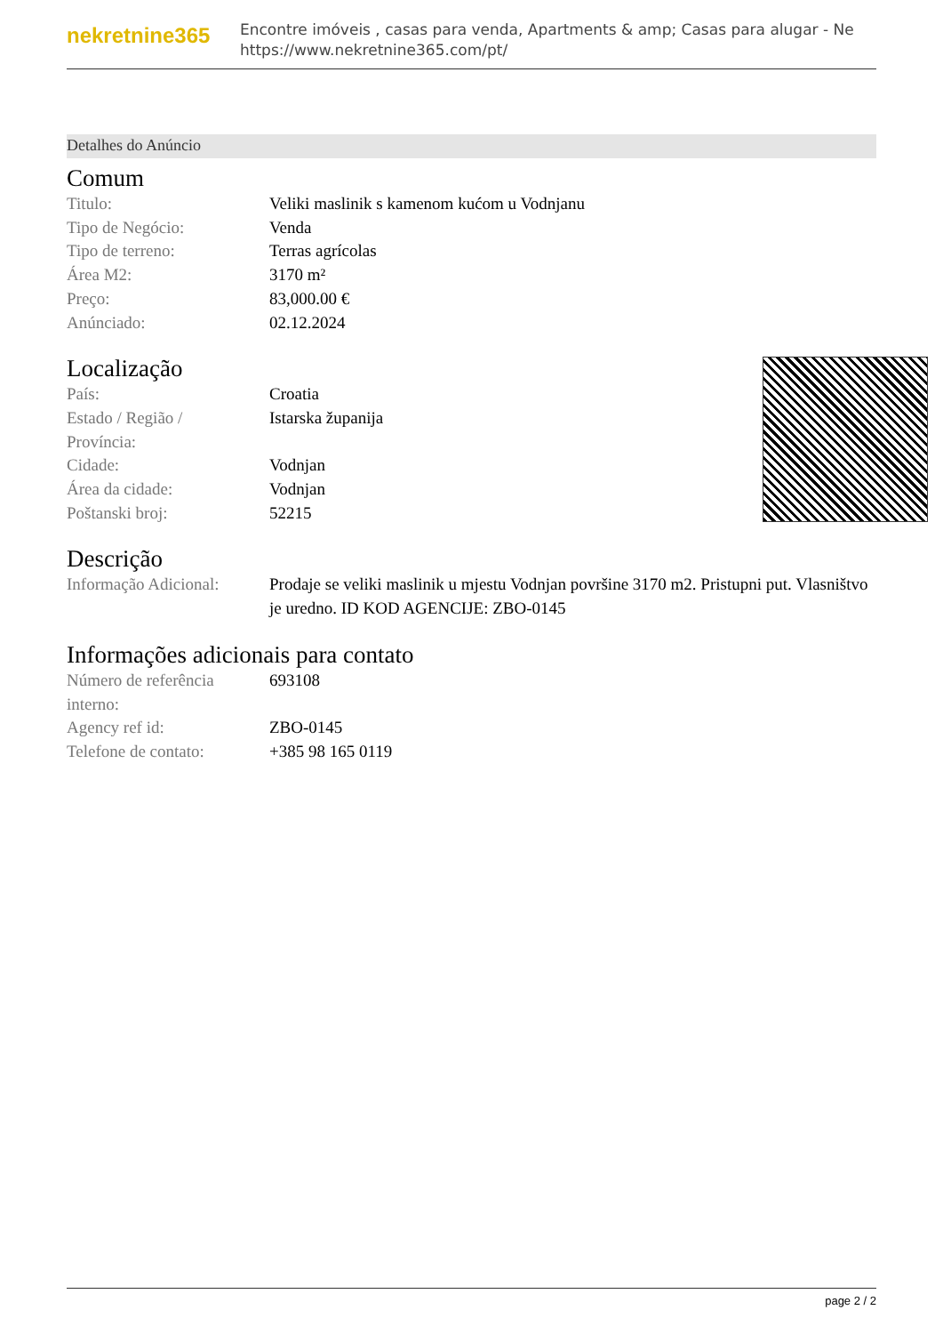nekretnine365
Encontre imóveis , casas para venda, Apartments & amp; Casas para alugar - Ne
https://www.nekretnine365.com/pt/
Detalhes do Anúncio
Comum
| Titulo: | Veliki maslinik s kamenom kućom u Vodnjanu |
| Tipo de Negócio: | Venda |
| Tipo de terreno: | Terras agrícolas |
| Área M2: | 3170 m² |
| Preço: | 83,000.00 € |
| Anúnciado: | 02.12.2024 |
Localização
| País: | Croatia |
| Estado / Região / Província: | Istarska županija |
| Cidade: | Vodnjan |
| Área da cidade: | Vodnjan |
| Poštanski broj: | 52215 |
Descrição
| Informação Adicional: | Prodaje se veliki maslinik u mjestu Vodnjan površine 3170 m2. Pristupni put. Vlasništvo je uredno. ID KOD AGENCIJE: ZBO-0145 |
Informações adicionais para contato
| Número de referência interno: | 693108 |
| Agency ref id: | ZBO-0145 |
| Telefone de contato: | +385 98 165 0119 |
page 2 / 2